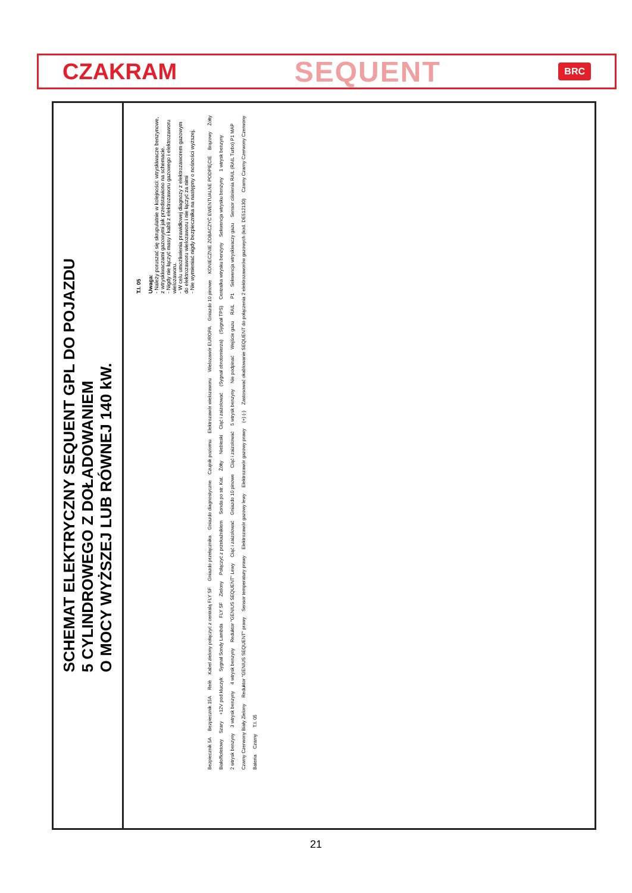CZAKRAM SEQUENT BRC
SCHEMAT ELEKTRYCZNY SEQUENT GPL DO POJAZDU
5 CYLINDROWEGO Z DOŁADOWANIEM
O MOCY WYŻSZEJ LUB RÓWNEJ 140 kW.
T.I. 05
Uwaga:
- Należy poruszać się skrupulatnie w kolejności: wtryskiwacze benzynowe, z wtryskiwaczami gazowymi jak przedstawiono na schemacie.
- Nigdy nie łączyć masy i kabli z elektrozaworu gazowego i elektrozaworu wielozaworu.
- W celu umożliwienia prawidłowej diagnozy z elektrozaworem gazowym do elektrozaworu wielozaworu i nie łączyć za nimi
- Nie wymieniać nigdy bezpiecznika na następny o nośności wyższej.
Bezpiecznik 5A Bezpiecznik 15A Relè Kabel zielony połączyć z centralą FLY SF Gniazdo przełącznika Gniazdo diagnostyczne Czujnik poziomu Elektrozawór wielozaworu Wielozawór EUROPA Gniazdo 10 pinowe KONIECZNIE ZOBACZYĆ EWENTUALNE PODPIĘCIE Brązowy Żółty Biało/fioletowy Szary +12V pod kluczyk Sygnał Sondy Lambda FLY SF Zielony Połączyć z przekaźnikiem Sonda po str. Kat. Żółty Niebieski Ciąć i zaizolować (Sygnał obrotomierza) (Sygnał TPS) Centralka wtrysku benzyny Sekwencja wtrysku benzyny 1 wtrysk benzyny 2 wtrysk benzyny 3 wtrysk benzyny 4 wtrysk benzyny Reduktor "GENIUS SEQUENT" Lewy Ciąć i zaizolować Gniazdo 10 pinowe Ciąć i zaizolować 5 wtrysk benzyny Nie podpinać Wejście gazu RAIL P1 Sekwencja wtryskiwaczy gazu Sensor ciśnienia RAIL (RAIL Turbo) P1 MAP Czarny Czerwony Biały Zielony Reduktor "GENIUS SEQUENT" prawy Sensor temperatury prawy Elektrozawór gazowy lewy Elektrozawór gazowy prawy (+) (-) Zastosować okablowanie SEQUENT do połączenia 2 elektrozaworów gazowych (kod. DE512130) Czarny Czarny Czerwony Czerwony Bateria Czarny T.I. 05
21